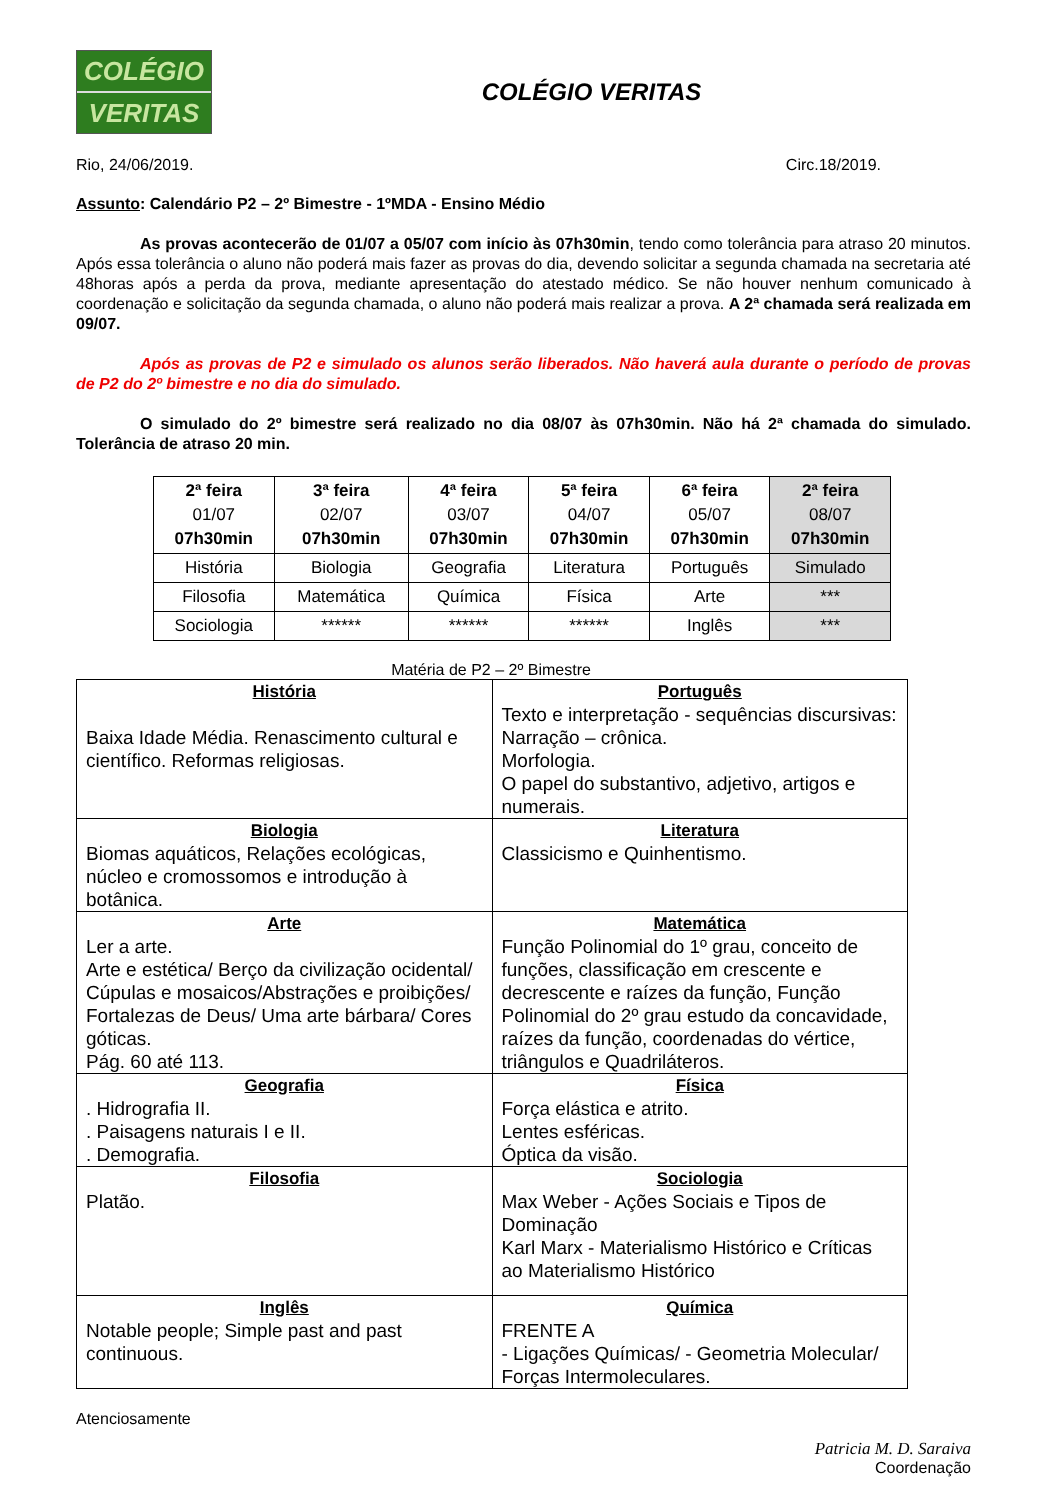COLÉGIO
VERITAS
COLÉGIO VERITAS
Rio, 24/06/2019. Circ.18/2019.
Assunto: Calendário P2 – 2º Bimestre - 1ºMDA - Ensino Médio
As provas acontecerão de 01/07 a 05/07 com início às 07h30min, tendo como tolerância para atraso 20 minutos. Após essa tolerância o aluno não poderá mais fazer as provas do dia, devendo solicitar a segunda chamada na secretaria até 48horas após a perda da prova, mediante apresentação do atestado médico. Se não houver nenhum comunicado à coordenação e solicitação da segunda chamada, o aluno não poderá mais realizar a prova. A 2ª chamada será realizada em 09/07.
Após as provas de P2 e simulado os alunos serão liberados. Não haverá aula durante o período de provas de P2 do 2º bimestre e no dia do simulado.
O simulado do 2º bimestre será realizado no dia 08/07 às 07h30min. Não há 2ª chamada do simulado. Tolerância de atraso 20 min.
| 2ª feira 01/07 07h30min | 3ª feira 02/07 07h30min | 4ª feira 03/07 07h30min | 5ª feira 04/07 07h30min | 6ª feira 05/07 07h30min | 2ª feira 08/07 07h30min |
| História | Biologia | Geografia | Literatura | Português | Simulado |
| Filosofia | Matemática | Química | Física | Arte | *** |
| Sociologia | ****** | ****** | ****** | Inglês | *** |
Matéria de P2 – 2º Bimestre
| História Baixa Idade Média. Renascimento cultural e científico. Reformas religiosas. | Português Texto e interpretação - sequências discursivas: Narração – crônica. Morfologia. O papel do substantivo, adjetivo, artigos e numerais. |
| Biologia Biomas aquáticos, Relações ecológicas, núcleo e cromossomos e introdução à botânica. | Literatura Classicismo e Quinhentismo. |
| Arte Ler a arte. Arte e estética/ Berço da civilização ocidental/ Cúpulas e mosaicos/Abstrações e proibições/ Fortalezas de Deus/ Uma arte bárbara/ Cores góticas. Pág. 60 até 113. | Matemática Função Polinomial do 1º grau, conceito de funções, classificação em crescente e decrescente e raízes da função, Função Polinomial do 2º grau estudo da concavidade, raízes da função, coordenadas do vértice, triângulos e Quadriláteros. |
| Geografia . Hidrografia II. . Paisagens naturais I e II. . Demografia. | Física Força elástica e atrito. Lentes esféricas. Óptica da visão. |
| Filosofia Platão. | Sociologia Max Weber - Ações Sociais e Tipos de Dominação Karl Marx - Materialismo Histórico e Críticas ao Materialismo Histórico |
| Inglês Notable people; Simple past and past continuous. | Química FRENTE A - Ligações Químicas/ - Geometria Molecular/ Forças Intermoleculares. |
Atenciosamente
Patricia M. D. Saraiva
Coordenação